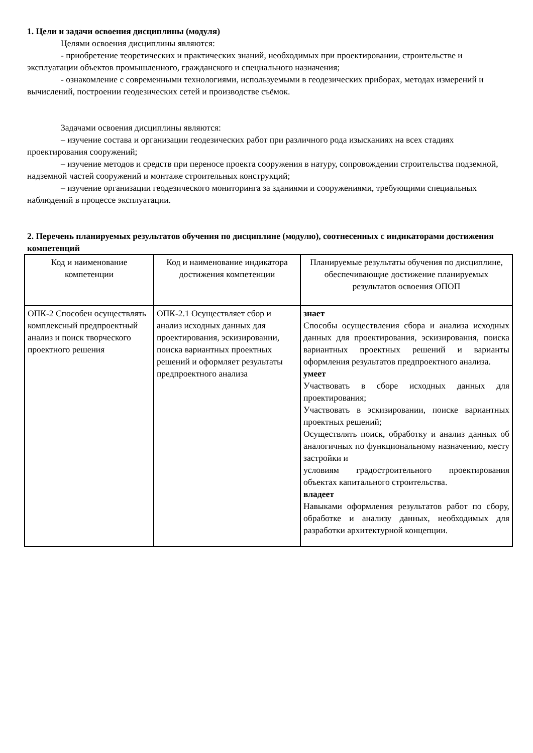1. Цели и задачи освоения дисциплины (модуля)
Целями освоения дисциплины являются:
- приобретение теоретических и практических знаний, необходимых при проектировании, строительстве и эксплуатации объектов промышленного, гражданского и специального назначения;
- ознакомление с современными технологиями, используемыми в геодезических приборах, методах измерений и вычислений, построении геодезических сетей и производстве съёмок.
Задачами освоения дисциплины являются:
– изучение состава и организации геодезических работ при различного рода изысканиях на всех стадиях проектирования сооружений;
– изучение методов и средств при переносе проекта сооружения в натуру, сопровождении строительства подземной, надземной частей сооружений и монтаже строительных конструкций;
– изучение организации геодезического мониторинга за зданиями и сооружениями, требующими специальных наблюдений в процессе эксплуатации.
2. Перечень планируемых результатов обучения по дисциплине (модулю), соотнесенных с индикаторами достижения компетенций
| Код и наименование компетенции | Код и наименование индикатора достижения компетенции | Планируемые результаты обучения по дисциплине, обеспечивающие достижение планируемых результатов освоения ОПОП |
| --- | --- | --- |
| ОПК-2 Способен осуществлять комплексный предпроектный анализ и поиск творческого проектного решения | ОПК-2.1 Осуществляет сбор и анализ исходных данных для проектирования, эскизировании, поиска вариантных проектных решений и оформляет результаты предпроектного анализа | знает Способы осуществления сбора и анализа исходных данных для проектирования, эскизирования, поиска вариантных проектных решений и варианты оформления результатов предпроектного анализа. умеет Участвовать в сборе исходных данных для проектирования; Участвовать в эскизировании, поиске вариантных проектных решений; Осуществлять поиск, обработку и анализ данных об аналогичных по функциональному назначению, месту застройки и условиям градостроительного проектирования объектах капитального строительства. владеет Навыками оформления результатов работ по сбору, обработке и анализу данных, необходимых для разработки архитектурной концепции. |